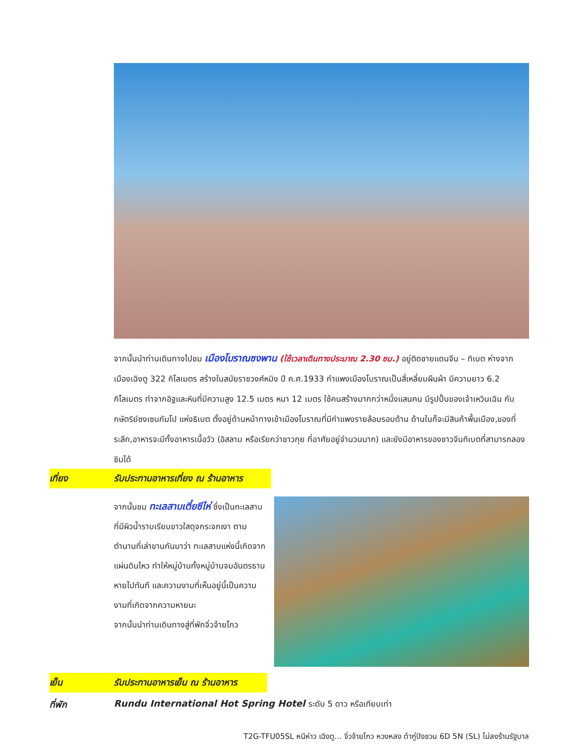จากนั้นนำท่านเดินทางไปชม เมืองโบราณซงพาน (ใช้เวลาเดินทางประมาณ 2.30 ชม.) อยู่ติดชายแดนจีน – ทิเบต ห่างจากเมืองเฉิงตู 322 กิโลเมตร สร้างในสมัยราชวงศ์หมิง ปี ค.ศ.1933 กำแพงเมืองโบราณเป็นสี่เหลี่ยมผืนผ้า มีความยาว 6.2 กิโลเมตร ทำจากอิฐและหินที่มีความสูง 12.5 เมตร หนา 12 เมตร ใช้คนสร้างมากกว่าหนึ่งแสนคน มีรูปปั้นของเจ้าเหวินเฉิน กับกษัตริย์ซงเซนกัมโป แห่งธิเบต ตั้งอยู่ด้านหน้าทางเข้าเมืองโบราณที่มีกำแพงรายล้อมรอบด้าน ด้านในก็จะมีสินค้าพื้นเมือง,ของที่ระลึก,อาหารจะมีทั้งอาหารเนื้อวัว (อิสลาม หรือเรียกว่าชาวกุย ที่อาศัยอยู่จำนวนมาก) และยังมีอาหารของชาวจีนทิเบตที่สามารถลองชิมได้
เที่ยง รับประทานอาหารเที่ยง ณ ร้านอาหาร
จากนั้นชม ทะเลสาบเตี๋ยซีไห่ ซึ่งเป็นทะเลสาบที่มีผิวน้ำราบเรียบขาวใสดุจกระจกเงา ตามตำนานที่เล่าขานกันมาว่า ทะเลสาบแห่งนี้เกิดจากแผ่นดินไหว ทำให้หมู่บ้านทั้งหมู่บ้านจมอันตรธานหายไปทันที และความงามที่เห็นอยู่นี้เป็นความงามที่เกิดจากความหายนะ
จากนั้นนำท่านเดินทางสู่ที่พักจิ่วจ้ายโกว
เย็น รับประทานอาหารเย็น ณ ร้านอาหาร
ที่พัก Rundu International Hot Spring Hotel ระดับ 5 ดาว หรือเทียบเท่า
T2G-TFU05SL หนีห่าว เฉิงตู... จิ่วจ้ายโกว หวงหลง ต๋ากู่ปิงชวน 6D 5N (SL) ไม่ลงร้านรัฐบาล